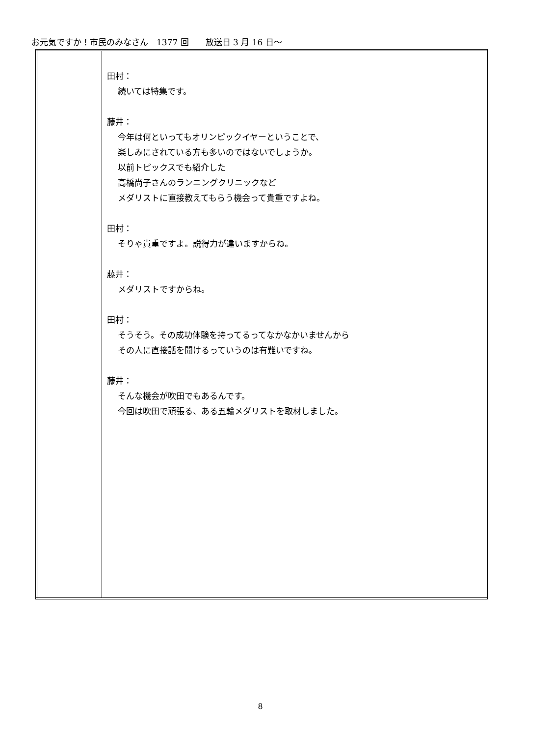お元気ですか！市民のみなさん　1377 回　　放送日 3 月 16 日～
| | 田村： 続いては特集です。 藤井： 今年は何といってもオリンピックイヤーということで、 楽しみにされている方も多いのではないでしょうか。 以前トピックスでも紹介した 高橋尚子さんのランニングクリニックなど メダリストに直接教えてもらう機会って貴重ですよね。 田村： そりゃ貴重ですよ。説得力が違いますからね。 藤井： メダリストですからね。 田村： そうそう。その成功体験を持ってるってなかなかいませんから その人に直接話を聞けるっていうのは有難いですね。 藤井： そんな機会が吹田でもあるんです。 今回は吹田で頑張る、ある五輪メダリストを取材しました。 |
8